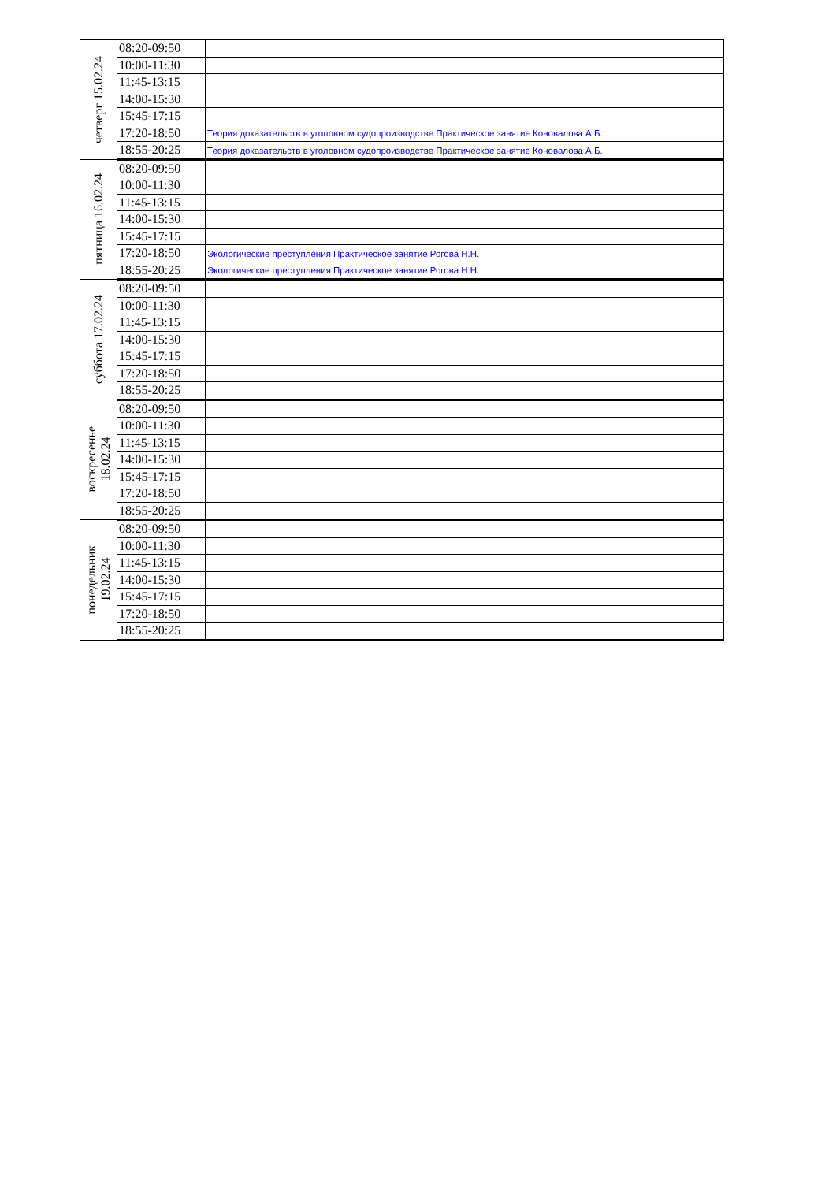| четверг 15.02.24 | 08:20-09:50 | |
| | 10:00-11:30 | |
| | 11:45-13:15 | |
| | 14:00-15:30 | |
| | 15:45-17:15 | |
| | 17:20-18:50 | Теория доказательств в уголовном судопроизводстве Практическое занятие Коновалова А.Б. |
| | 18:55-20:25 | Теория доказательств в уголовном судопроизводстве Практическое занятие Коновалова А.Б. |
| пятница 16.02.24 | 08:20-09:50 | |
| | 10:00-11:30 | |
| | 11:45-13:15 | |
| | 14:00-15:30 | |
| | 15:45-17:15 | |
| | 17:20-18:50 | Экологические преступления Практическое занятие Рогова Н.Н. |
| | 18:55-20:25 | Экологические преступления Практическое занятие Рогова Н.Н. |
| суббота 17.02.24 | 08:20-09:50 | |
| | 10:00-11:30 | |
| | 11:45-13:15 | |
| | 14:00-15:30 | |
| | 15:45-17:15 | |
| | 17:20-18:50 | |
| | 18:55-20:25 | |
| воскресенье 18.02.24 | 08:20-09:50 | |
| | 10:00-11:30 | |
| | 11:45-13:15 | |
| | 14:00-15:30 | |
| | 15:45-17:15 | |
| | 17:20-18:50 | |
| | 18:55-20:25 | |
| понедельник 19.02.24 | 08:20-09:50 | |
| | 10:00-11:30 | |
| | 11:45-13:15 | |
| | 14:00-15:30 | |
| | 15:45-17:15 | |
| | 17:20-18:50 | |
| | 18:55-20:25 | |